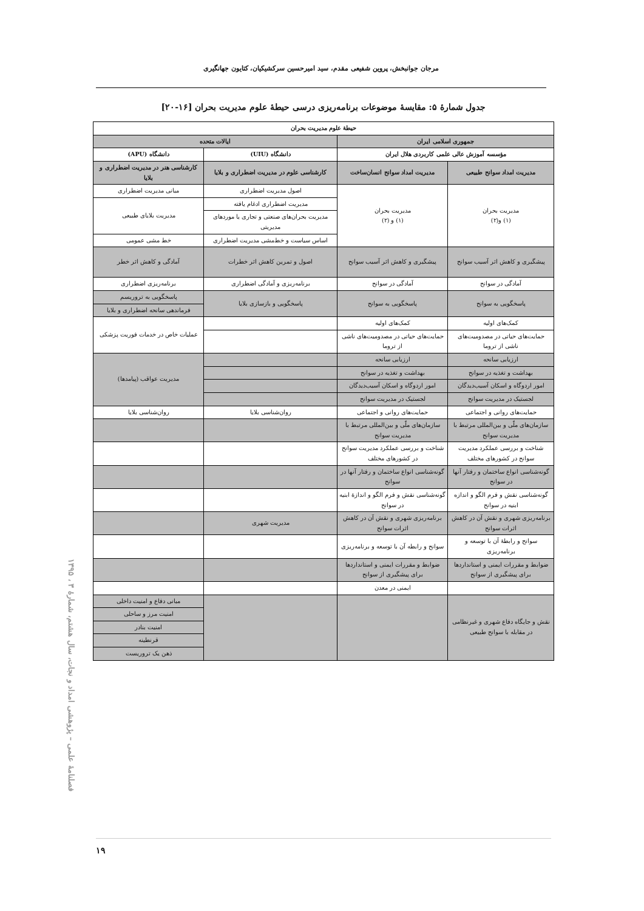مرجان جوانبخش، پروین شفیعی مقدم، سید امیرحسین سرکشیکیان، کتایون جهانگیری
جدول شمارهٔ ۵: مقایسهٔ موضوعات برنامه‌ریزی درسی حیطهٔ علوم مدیریت بحران [۱۶-۲۰]
| حیطهٔ علوم مدیریت بحران | | | |
| --- | --- | --- | --- |
| جمهوری اسلامی ایران | | ایالات متحده | |
| مؤسسه آموزش عالی علمی کاربردی هلال ایران | | دانشگاه (UIU) | دانشگاه (APU) |
| مدیریت امداد سوانح طبیعی | مدیریت امداد سوانح انسان‌ساخت | کارشناسی علوم در مدیریت اضطراری و بلایا | کارشناسی هنر در مدیریت اضطراری و بلایا |
| مدیریت بحران (۱) و(۲) | مدیریت بحران (۱) و (۲) | اصول مدیریت اضطراری | مبانی مدیریت اضطراری |
| | | مدیریت اضطراری ادغام یافته | مدیریت بلایای طبیعی |
| | | مدیریت بحران‌های صنعتی و تجاری یا موردهای مدیریتی | |
| | | اساس سیاست و خط‌مشی مدیریت اضطراری | خط مشی عمومی |
| پیشگیری و کاهش اثر آسیب سوانح | پیشگیری و کاهش اثر آسیب سوانح | اصول و تمرین کاهش اثر خطرات | آمادگی و کاهش اثر خطر |
| آمادگی در سوانح | آمادگی در سوانح | برنامه‌ریزی و آمادگی اضطراری | برنامه‌ریزی اضطراری |
| پاسخگویی به سوانح | پاسخگویی به سوانح | پاسخگویی و بازسازی بلایا | پاسخگویی به تروریسم |
| | | | فرماندهی سانحه اضطراری و بلایا |
| کمک‌های اولیه | کمک‌های اولیه | | عملیات خاص در خدمات فوریت پزشکی |
| حمایت‌های حیاتی در مصدومیت‌های ناشی از تروما | حمایت‌های حیاتی در مصدومیت‌های ناشی از تروما | | |
| ارزیابی سانحه | ارزیابی سانحه | | مدیریت عواقب (پیامدها) |
| بهداشت و تغذیه در سوانح | بهداشت و تغذیه در سوانح | | |
| امور اردوگاه و اسکان آسیب‌دیدگان | امور اردوگاه و اسکان آسیب‌دیدگان | | |
| لجستیک در مدیریت سوانح | لجستیک در مدیریت سوانح | | |
| حمایت‌های روانی و اجتماعی | حمایت‌های روانی و اجتماعی | روان‌شناسی بلایا | روان‌شناسی بلایا |
| سازمان‌های ملّی و بین‌المللی مرتبط با مدیریت سوانح | سازمان‌های ملّی و بین‌المللی مرتبط با مدیریت سوانح | | |
| شناخت و بررسی عملکرد مدیریت سوانح در کشورهای مختلف | شناخت و بررسی عملکرد مدیریت سوانح در کشورهای مختلف | | |
| گونه‌شناسی انواع ساختمان و رفتار آنها در سوانح | گونه‌شناسی انواع ساختمان و رفتار آنها در سوانح | | |
| گونه‌شناسی نقش و فرم الگو و اندازه ابنیه در سوانح | گونه‌شناسی نقش و فرم الگو و اندازهٔ ابنیه در سوانح | | |
| برنامه‌ریزی شهری و نقش آن در کاهش اثرات سوانح | برنامه‌ریزی شهری و نقش آن در کاهش اثرات سوانح | مدیریت شهری | |
| سوانح و رابطهٔ آن با توسعه و برنامه‌ریزی | سوانح و رابطه آن با توسعه و برنامه‌ریزی | | |
| ضوابط و مقررات ایمنی و استانداردها برای پیشگیری از سوانح | ضوابط و مقررات ایمنی و استانداردها برای پیشگیری از سوانح | | |
| | ایمنی در معدن | | |
| نقش و جایگاه دفاع شهری و غیرنظامی در مقابله با سوانح طبیعی | | | مبانی دفاع و امنیت داخلی |
| | | | امنیت مرز و ساحلی |
| | | | امنیت بنادر |
| | | | قرنطینه |
| | | | ذهن یک تروریست |
فصلنامهٔ علمی – پژوهشی امداد و نجات، سال هشتم، شمارهٔ ۳ ، ۱۳۹۵
۱۹